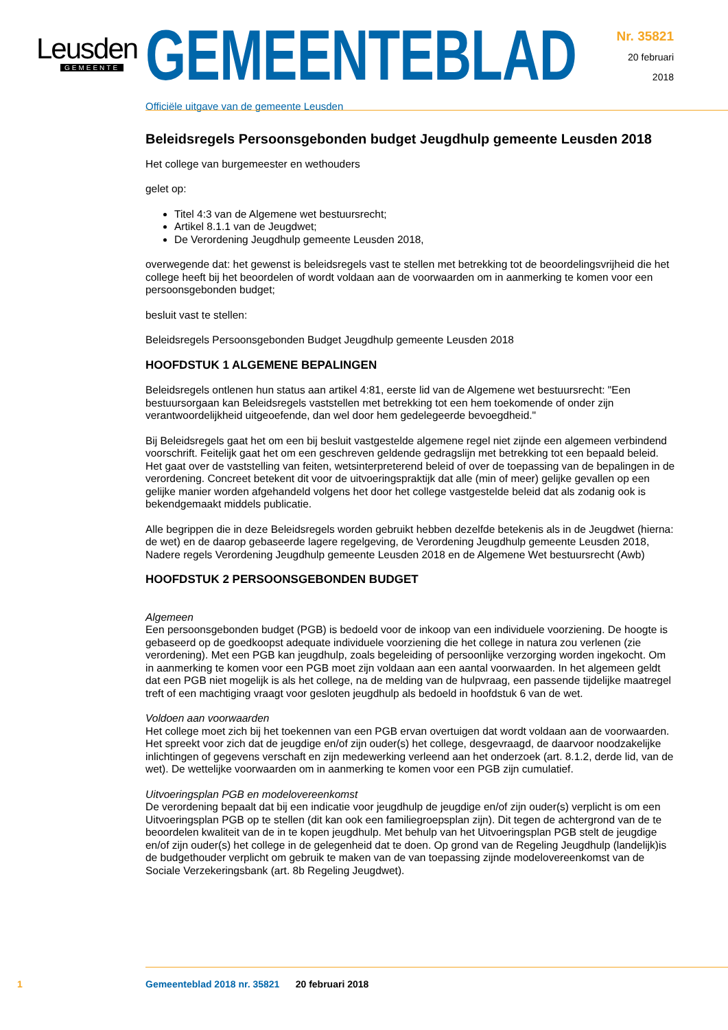Leusden
GEMEENTE
GEMEENTEBLAD
Officiële uitgave van de gemeente Leusden
Nr. 35821
20 februari
2018
Beleidsregels Persoonsgebonden budget Jeugdhulp gemeente Leusden 2018
Het college van burgemeester en wethouders
gelet op:
Titel 4:3 van de Algemene wet bestuursrecht;
Artikel 8.1.1 van de Jeugdwet;
De Verordening Jeugdhulp gemeente Leusden 2018,
overwegende dat: het gewenst is beleidsregels vast te stellen met betrekking tot de beoordelingsvrijheid die het college heeft bij het beoordelen of wordt voldaan aan de voorwaarden om in aanmerking te komen voor een persoonsgebonden budget;
besluit vast te stellen:
Beleidsregels Persoonsgebonden Budget Jeugdhulp gemeente Leusden 2018
HOOFDSTUK 1 ALGEMENE BEPALINGEN
Beleidsregels ontlenen hun status aan artikel 4:81, eerste lid van de Algemene wet bestuursrecht: "Een bestuursorgaan kan Beleidsregels vaststellen met betrekking tot een hem toekomende of onder zijn verantwoordelijkheid uitgeoefende, dan wel door hem gedelegeerde bevoegdheid."
Bij Beleidsregels gaat het om een bij besluit vastgestelde algemene regel niet zijnde een algemeen verbindend voorschrift. Feitelijk gaat het om een geschreven geldende gedragslijn met betrekking tot een bepaald beleid. Het gaat over de vaststelling van feiten, wetsinterpreterend beleid of over de toepassing van de bepalingen in de verordening. Concreet betekent dit voor de uitvoeringspraktijk dat alle (min of meer) gelijke gevallen op een gelijke manier worden afgehandeld volgens het door het college vastgestelde beleid dat als zodanig ook is bekendgemaakt middels publicatie.
Alle begrippen die in deze Beleidsregels worden gebruikt hebben dezelfde betekenis als in de Jeugdwet (hierna: de wet) en de daarop gebaseerde lagere regelgeving, de Verordening Jeugdhulp gemeente Leusden 2018, Nadere regels Verordening Jeugdhulp gemeente Leusden 2018 en de Algemene Wet bestuursrecht (Awb)
HOOFDSTUK 2 PERSOONSGEBONDEN BUDGET
Algemeen
Een persoonsgebonden budget (PGB) is bedoeld voor de inkoop van een individuele voorziening. De hoogte is gebaseerd op de goedkoopst adequate individuele voorziening die het college in natura zou verlenen (zie verordening). Met een PGB kan jeugdhulp, zoals begeleiding of persoonlijke verzorging worden ingekocht. Om in aanmerking te komen voor een PGB moet zijn voldaan aan een aantal voorwaarden. In het algemeen geldt dat een PGB niet mogelijk is als het college, na de melding van de hulpvraag, een passende tijdelijke maatregel treft of een machtiging vraagt voor gesloten jeugdhulp als bedoeld in hoofdstuk 6 van de wet.
Voldoen aan voorwaarden
Het college moet zich bij het toekennen van een PGB ervan overtuigen dat wordt voldaan aan de voorwaarden. Het spreekt voor zich dat de jeugdige en/of zijn ouder(s) het college, desgevraagd, de daarvoor noodzakelijke inlichtingen of gegevens verschaft en zijn medewerking verleend aan het onderzoek (art. 8.1.2, derde lid, van de wet). De wettelijke voorwaarden om in aanmerking te komen voor een PGB zijn cumulatief.
Uitvoeringsplan PGB en modelovereenkomst
De verordening bepaalt dat bij een indicatie voor jeugdhulp de jeugdige en/of zijn ouder(s) verplicht is om een Uitvoeringsplan PGB op te stellen (dit kan ook een familiegroepsplan zijn). Dit tegen de achtergrond van de te beoordelen kwaliteit van de in te kopen jeugdhulp. Met behulp van het Uitvoeringsplan PGB stelt de jeugdige en/of zijn ouder(s) het college in de gelegenheid dat te doen. Op grond van de Regeling Jeugdhulp (landelijk)is de budgethouder verplicht om gebruik te maken van de van toepassing zijnde modelovereenkomst van de Sociale Verzekeringsbank (art. 8b Regeling Jeugdwet).
1 Gemeenteblad 2018 nr. 35821 20 februari 2018